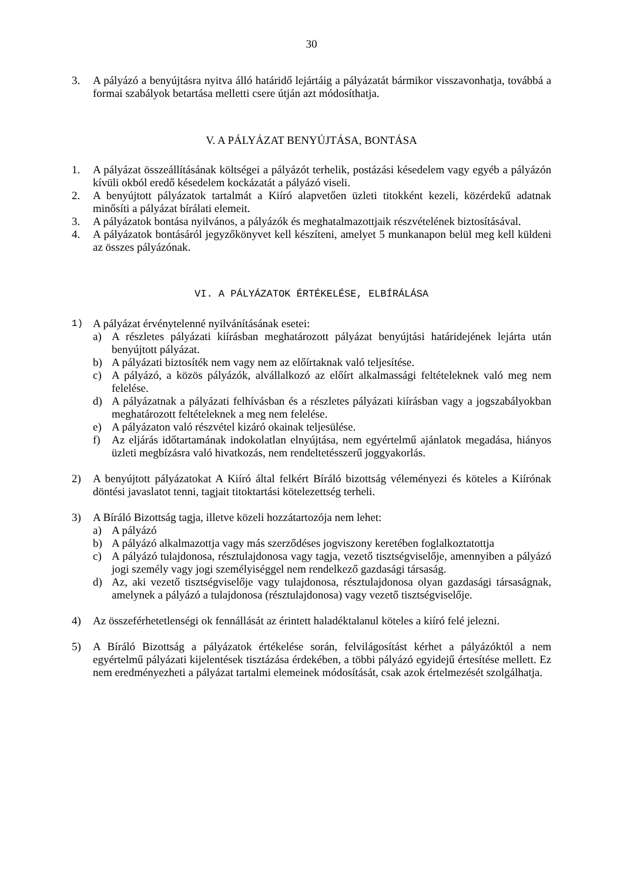30
3. A pályázó a benyújtásra nyitva álló határidő lejártáig a pályázatát bármikor visszavonhatja, továbbá a formai szabályok betartása melletti csere útján azt módosíthatja.
V. A PÁLYÁZAT BENYÚJTÁSA, BONTÁSA
1. A pályázat összeállításának költségei a pályázót terhelik, postázási késedelem vagy egyéb a pályázón kívüli okból eredő késedelem kockázatát a pályázó viseli.
2. A benyújtott pályázatok tartalmát a Kiíró alapvetően üzleti titokként kezeli, közérdekű adatnak minősíti a pályázat bírálati elemeit.
3. A pályázatok bontása nyilvános, a pályázók és meghatalmazottjaik részvételének biztosításával.
4. A pályázatok bontásáról jegyzőkönyvet kell készíteni, amelyet 5 munkanapon belül meg kell küldeni az összes pályázónak.
VI. A PÁLYÁZATOK ÉRTÉKELÉSE, ELBÍRÁLÁSA
1) A pályázat érvénytelenné nyilvánításának esetei:
a) A részletes pályázati kiírásban meghatározott pályázat benyújtási határidejének lejárta után benyújtott pályázat.
b) A pályázati biztosíték nem vagy nem az előírtaknak való teljesítése.
c) A pályázó, a közös pályázók, alvállalkozó az előírt alkalmassági feltételeknek való meg nem felelése.
d) A pályázatnak a pályázati felhívásban és a részletes pályázati kiírásban vagy a jogszabályokban meghatározott feltételeknek a meg nem felelése.
e) A pályázaton való részvétel kizáró okainak teljesülése.
f) Az eljárás időtartamának indokolatlan elnyújtása, nem egyértelmű ajánlatok megadása, hiányos üzleti megbízásra való hivatkozás, nem rendeltetésszerű joggyakorlás.
2) A benyújtott pályázatokat A Kiíró által felkért Bíráló bizottság véleményezi és köteles a Kiírónak döntési javaslatot tenni, tagjait titoktartási kötelezettség terheli.
3) A Bíráló Bizottság tagja, illetve közeli hozzátartozója nem lehet:
a) A pályázó
b) A pályázó alkalmazottja vagy más szerződéses jogviszony keretében foglalkoztatottja
c) A pályázó tulajdonosa, résztulajdonosa vagy tagja, vezető tisztségviselője, amennyiben a pályázó jogi személy vagy jogi személyiséggel nem rendelkező gazdasági társaság.
d) Az, aki vezető tisztségviselője vagy tulajdonosa, résztulajdonosa olyan gazdasági társaságnak, amelynek a pályázó a tulajdonosa (résztulajdonosa) vagy vezető tisztségviselője.
4) Az összeférhetetlenségi ok fennállását az érintett haladéktalanul köteles a kiíró felé jelezni.
5) A Bíráló Bizottság a pályázatok értékelése során, felvilágosítást kérhet a pályázóktól a nem egyértelmű pályázati kijelentések tisztázása érdekében, a többi pályázó egyidejű értesítése mellett. Ez nem eredményezheti a pályázat tartalmi elemeinek módosítását, csak azok értelmezését szolgálhatja.